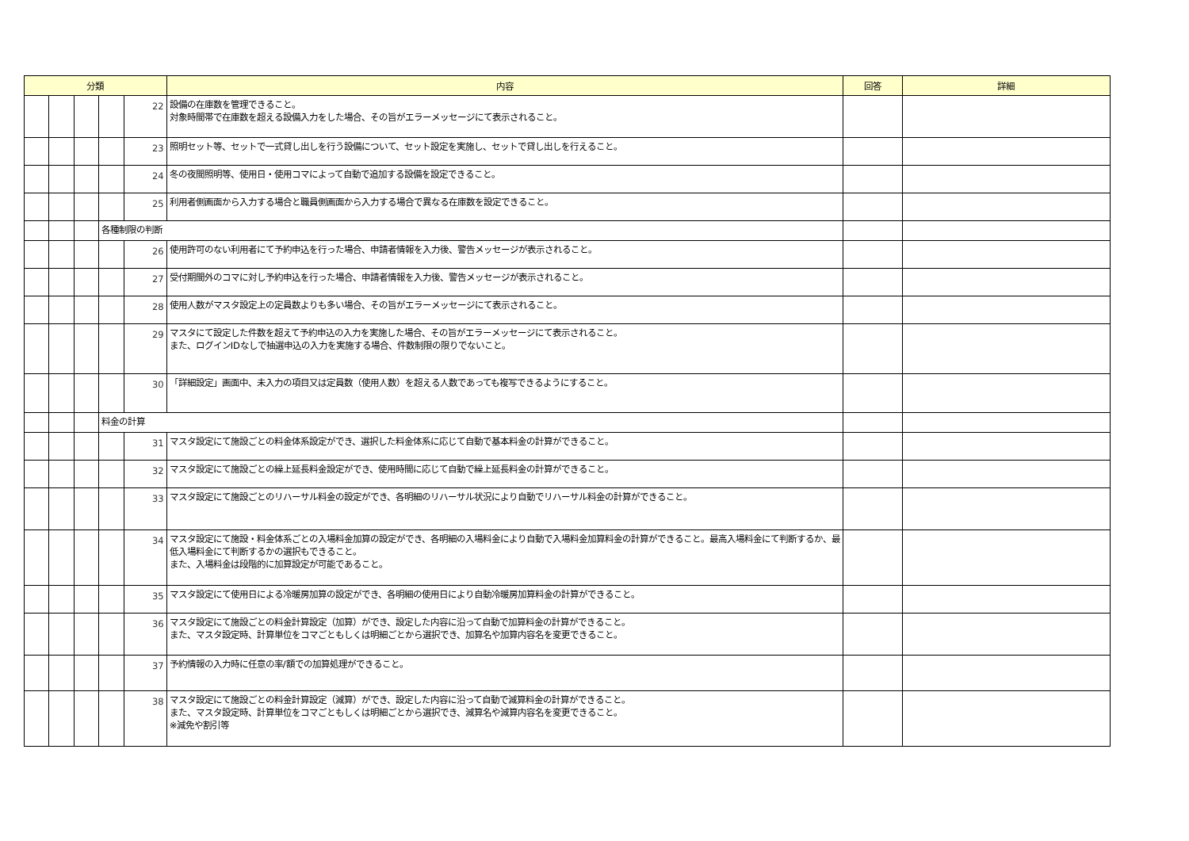| 分類 | | | | | 内容 | 回答 | 詳細 |
| --- | --- | --- | --- | --- | --- | --- | --- |
| | | | | 22 | 設備の在庫数を管理できること。 対象時間帯で在庫数を超える設備入力をした場合、その旨がエラーメッセージにて表示されること。 | | |
| | | | | 23 | 照明セット等、セットで一式貸し出しを行う設備について、セット設定を実施し、セットで貸し出しを行えること。 | | |
| | | | | 24 | 冬の夜間照明等、使用日・使用コマによって自動で追加する設備を設定できること。 | | |
| | | | | 25 | 利用者側画面から入力する場合と職員側画面から入力する場合で異なる在庫数を設定できること。 | | |
| | | | 各種制限の判断 | | | | |
| | | | | 26 | 使用許可のない利用者にて予約申込を行った場合、申請者情報を入力後、警告メッセージが表示されること。 | | |
| | | | | 27 | 受付期間外のコマに対し予約申込を行った場合、申請者情報を入力後、警告メッセージが表示されること。 | | |
| | | | | 28 | 使用人数がマスタ設定上の定員数よりも多い場合、その旨がエラーメッセージにて表示されること。 | | |
| | | | | 29 | マスタにて設定した件数を超えて予約申込の入力を実施した場合、その旨がエラーメッセージにて表示されること。 また、ログインIDなしで抽選申込の入力を実施する場合、件数制限の限りでないこと。 | | |
| | | | | 30 | 「詳細設定」画面中、未入力の項目又は定員数（使用人数）を超える人数であっても複写できるようにすること。 | | |
| | | | 料金の計算 | | | | |
| | | | | 31 | マスタ設定にて施設ごとの料金体系設定ができ、選択した料金体系に応じて自動で基本料金の計算ができること。 | | |
| | | | | 32 | マスタ設定にて施設ごとの繰上延長料金設定ができ、使用時間に応じて自動で繰上延長料金の計算ができること。 | | |
| | | | | 33 | マスタ設定にて施設ごとのリハーサル料金の設定ができ、各明細のリハーサル状況により自動でリハーサル料金の計算ができること。 | | |
| | | | | 34 | マスタ設定にて施設・料金体系ごとの入場料金加算の設定ができ、各明細の入場料金により自動で入場料金加算料金の計算ができること。最高入場料金にて判断するか、最低入場料金にて判断するかの選択もできること。 また、入場料金は段階的に加算設定が可能であること。 | | |
| | | | | 35 | マスタ設定にて使用日による冷暖房加算の設定ができ、各明細の使用日により自動冷暖房加算料金の計算ができること。 | | |
| | | | | 36 | マスタ設定にて施設ごとの料金計算設定（加算）ができ、設定した内容に沿って自動で加算料金の計算ができること。 また、マスタ設定時、計算単位をコマごともしくは明細ごとから選択でき、加算名や加算内容名を変更できること。 | | |
| | | | | 37 | 予約情報の入力時に任意の率/額での加算処理ができること。 | | |
| | | | | 38 | マスタ設定にて施設ごとの料金計算設定（減算）ができ、設定した内容に沿って自動で減算料金の計算ができること。 また、マスタ設定時、計算単位をコマごともしくは明細ごとから選択でき、減算名や減算内容名を変更できること。 ※減免や割引等 | | |